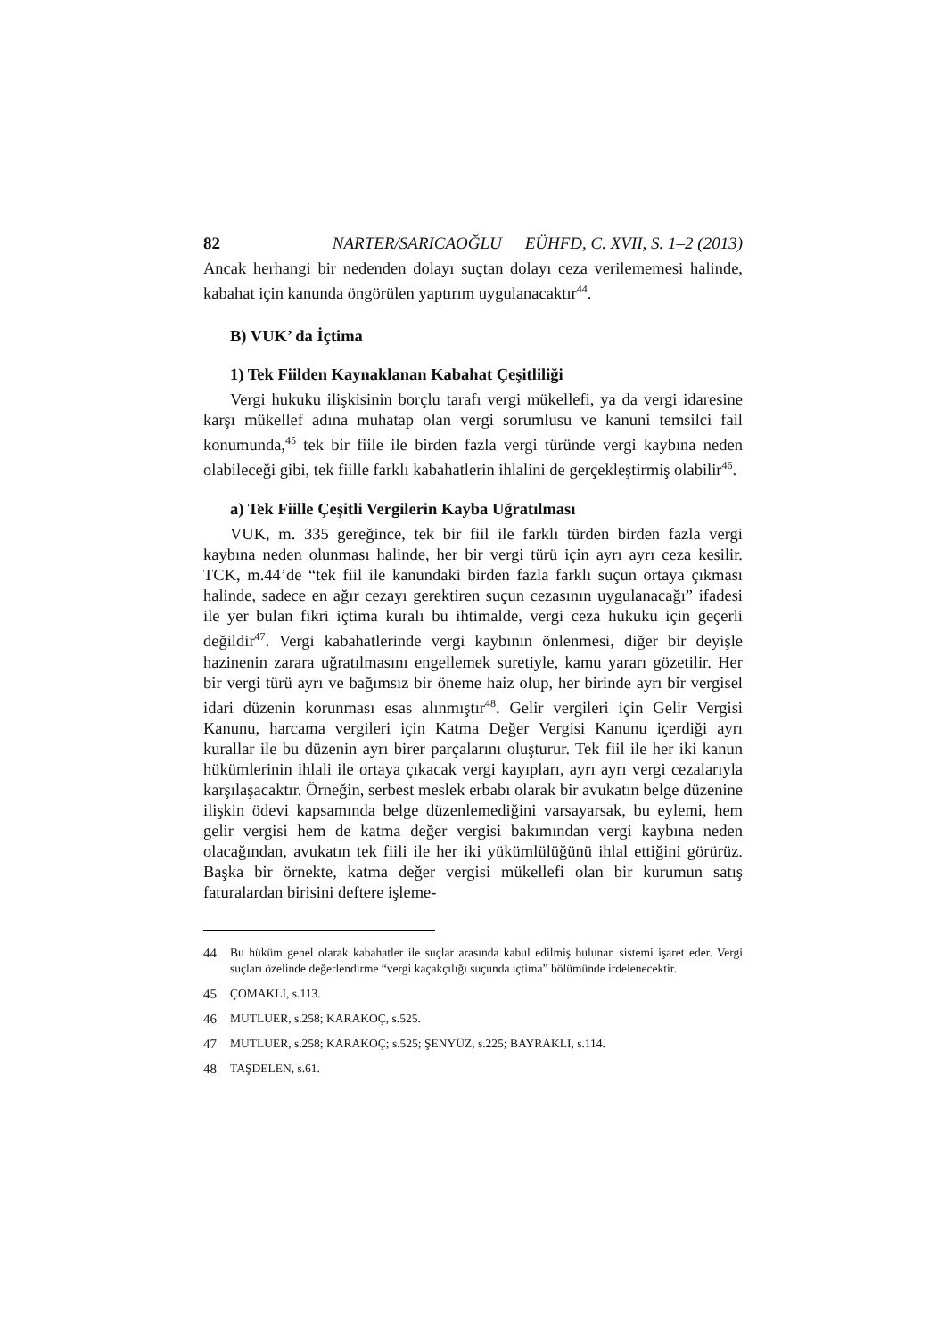82 NARTER/SARICAOĞLU EÜHFD, C. XVII, S. 1–2 (2013)
Ancak herhangi bir nedenden dolayı suçtan dolayı ceza verilememesi halinde, kabahat için kanunda öngörülen yaptırım uygulanacaktır<sup>44</sup>.
B) VUK’ da İçtima
1) Tek Fiilden Kaynaklanan Kabahat Çeşitliliği
Vergi hukuku ilişkisinin borçlu tarafı vergi mükellefi, ya da vergi idaresine karşı mükellef adına muhatap olan vergi sorumlusu ve kanuni temsilci fail konumunda,<sup>45</sup> tek bir fiile ile birden fazla vergi türünde vergi kaybına neden olabileceği gibi, tek fiille farklı kabahatlerin ihlalini de gerçekleştirmiş olabilir<sup>46</sup>.
a) Tek Fiille Çeşitli Vergilerin Kayba Uğratılması
VUK, m. 335 gereğince, tek bir fiil ile farklı türden birden fazla vergi kaybına neden olunması halinde, her bir vergi türü için ayrı ayrı ceza kesilir. TCK, m.44’de “tek fiil ile kanundaki birden fazla farklı suçun ortaya çıkması halinde, sadece en ağır cezayı gerektiren suçun cezasının uygulanacağı” ifadesi ile yer bulan fikri içtima kuralı bu ihtimalde, vergi ceza hukuku için geçerli değildir<sup>47</sup>. Vergi kabahatlerinde vergi kaybının önlenmesi, diğer bir deyişle hazinenin zarara uğratılmasını engellemek suretiyle, kamu yararı gözetilir. Her bir vergi türü ayrı ve bağımsız bir öneme haiz olup, her birinde ayrı bir vergisel idari düzenin korunması esas alınmıştır<sup>48</sup>. Gelir vergileri için Gelir Vergisi Kanunu, harcama vergileri için Katma Değer Vergisi Kanunu içerdiği ayrı kurallar ile bu düzenin ayrı birer parçalarını oluşturur. Tek fiil ile her iki kanun hükümlerinin ihlali ile ortaya çıkacak vergi kayıpları, ayrı ayrı vergi cezalarıyla karşılaşacaktır. Örneğin, serbest meslek erbabı olarak bir avukatın belge düzenine ilişkin ödevi kapsamında belge düzenlemediğini varsayarsak, bu eylemi, hem gelir vergisi hem de katma değer vergisi bakımından vergi kaybına neden olacağından, avukatın tek fiili ile her iki yükümlülüğünü ihlal ettiğini görürüz. Başka bir örnekte, katma değer vergisi mükellefi olan bir kurumun satış faturalardan birisini deftere işleme-
44 Bu hüküm genel olarak kabahatler ile suçlar arasında kabul edilmiş bulunan sistemi işaret eder. Vergi suçları özelinde değerlendirme “vergi kaçakçılığı suçunda içtima” bölümünde irdelenecektir.
45 ÇOMAKLI, s.113.
46 MUTLUER, s.258; KARAKOÇ, s.525.
47 MUTLUER, s.258; KARAKOÇ; s.525; ŞENYÜZ, s.225; BAYRAKLI, s.114.
48 TAŞDELEN, s.61.